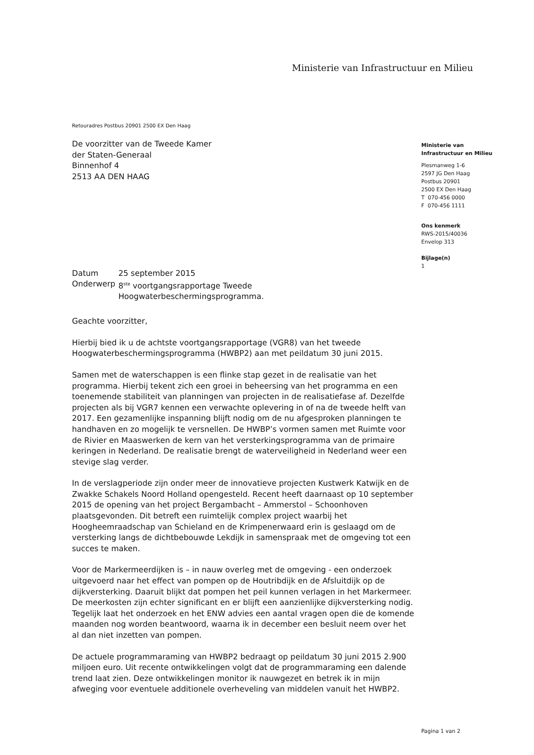Ministerie van Infrastructuur en Milieu
Retouradres Postbus 20901 2500 EX Den Haag
De voorzitter van de Tweede Kamer
der Staten-Generaal
Binnenhof 4
2513 AA DEN HAAG
Ministerie van
Infrastructuur en Milieu
Plesmanweg 1-6
2597 JG Den Haag
Postbus 20901
2500 EX Den Haag
T 070-456 0000
F 070-456 1111
Ons kenmerk
RWS-2015/40036
Envelop 313
Bijlage(n)
1
| Datum | 25 september 2015 |
| Onderwerp | 8<sup>ste</sup> voortgangsrapportage Tweede Hoogwaterbeschermingsprogramma. |
Geachte voorzitter,
Hierbij bied ik u de achtste voortgangsrapportage (VGR8) van het tweede Hoogwaterbeschermingsprogramma (HWBP2) aan met peildatum 30 juni 2015.
Samen met de waterschappen is een flinke stap gezet in de realisatie van het programma. Hierbij tekent zich een groei in beheersing van het programma en een toenemende stabiliteit van planningen van projecten in de realisatiefase af. Dezelfde projecten als bij VGR7 kennen een verwachte oplevering in of na de tweede helft van 2017. Een gezamenlijke inspanning blijft nodig om de nu afgesproken planningen te handhaven en zo mogelijk te versnellen. De HWBP’s vormen samen met Ruimte voor de Rivier en Maaswerken de kern van het versterkingsprogramma van de primaire keringen in Nederland. De realisatie brengt de waterveiligheid in Nederland weer een stevige slag verder.
In de verslagperiode zijn onder meer de innovatieve projecten Kustwerk Katwijk en de Zwakke Schakels Noord Holland opengesteld. Recent heeft daarnaast op 10 september 2015 de opening van het project Bergambacht – Ammerstol – Schoonhoven plaatsgevonden. Dit betreft een ruimtelijk complex project waarbij het Hoogheemraadschap van Schieland en de Krimpenerwaard erin is geslaagd om de versterking langs de dichtbebouwde Lekdijk in samenspraak met de omgeving tot een succes te maken.
Voor de Markermeerdijken is – in nauw overleg met de omgeving - een onderzoek uitgevoerd naar het effect van pompen op de Houtribdijk en de Afsluitdijk op de dijkversterking. Daaruit blijkt dat pompen het peil kunnen verlagen in het Markermeer. De meerkosten zijn echter significant en er blijft een aanzienlijke dijkversterking nodig. Tegelijk laat het onderzoek en het ENW advies een aantal vragen open die de komende maanden nog worden beantwoord, waarna ik in december een besluit neem over het al dan niet inzetten van pompen.
De actuele programmaraming van HWBP2 bedraagt op peildatum 30 juni 2015 2.900 miljoen euro. Uit recente ontwikkelingen volgt dat de programmaraming een dalende trend laat zien. Deze ontwikkelingen monitor ik nauwgezet en betrek ik in mijn afweging voor eventuele additionele overheveling van middelen vanuit het HWBP2.
Pagina 1 van 2